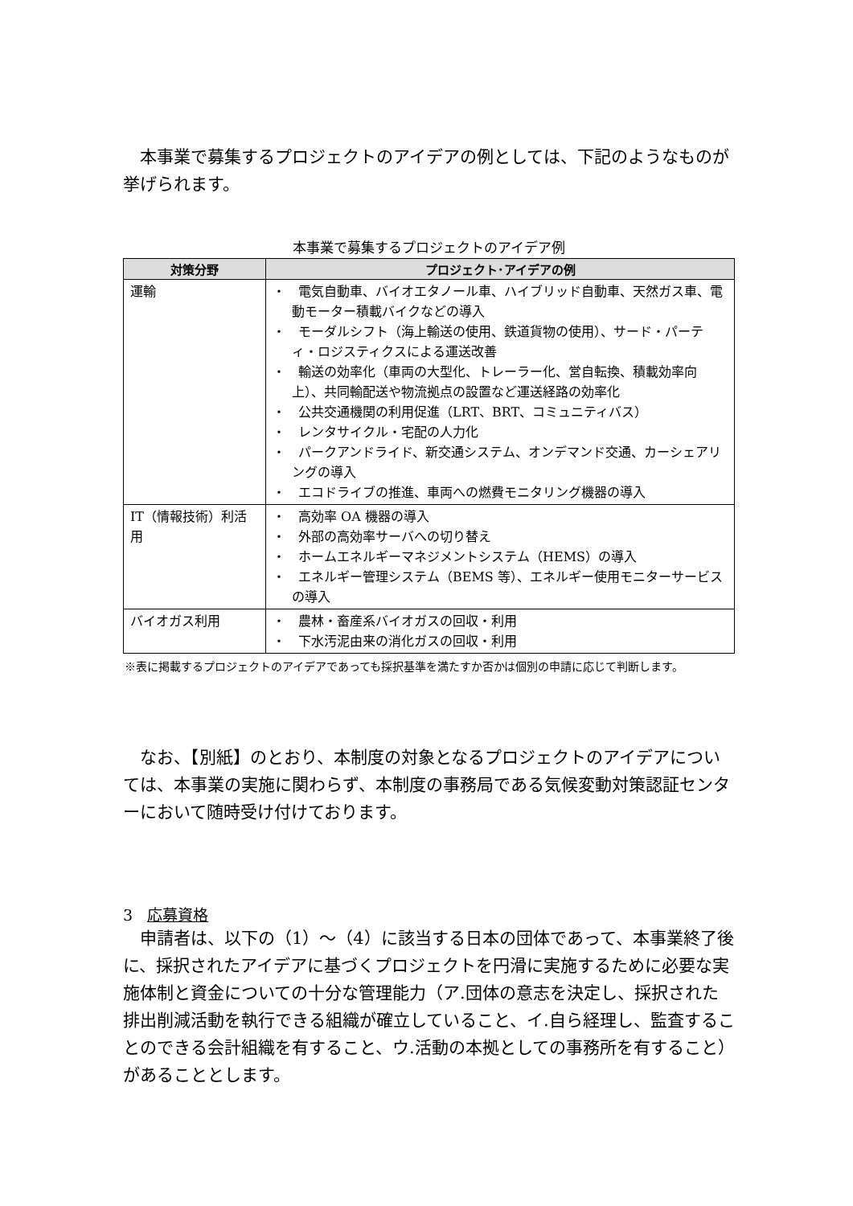本事業で募集するプロジェクトのアイデアの例としては、下記のようなものが挙げられます。
本事業で募集するプロジェクトのアイデア例
| 対策分野 | プロジェクト･アイデアの例 |
| --- | --- |
| 運輸 | ・ 電気自動車、バイオエタノール車、ハイブリッド自動車、天然ガス車、電動モーター積載バイクなどの導入 ・ モーダルシフト（海上輸送の使用、鉄道貨物の使用）、サード・パーティ・ロジスティクスによる運送改善 ・ 輸送の効率化（車両の大型化、トレーラー化、営自転換、積載効率向上）、共同輸配送や物流拠点の設置など運送経路の効率化 ・ 公共交通機関の利用促進（LRT、BRT、コミュニティバス） ・ レンタサイクル・宅配の人力化 ・ パークアンドライド、新交通システム、オンデマンド交通、カーシェアリングの導入 ・ エコドライブの推進、車両への燃費モニタリング機器の導入 |
| IT（情報技術）利活用 | ・ 高効率 OA 機器の導入 ・ 外部の高効率サーバへの切り替え ・ ホームエネルギーマネジメントシステム（HEMS）の導入 ・ エネルギー管理システム（BEMS 等）、エネルギー使用モニターサービスの導入 |
| バイオガス利用 | ・ 農林・畜産系バイオガスの回収・利用 ・ 下水汚泥由来の消化ガスの回収・利用 |
※表に掲載するプロジェクトのアイデアであっても採択基準を満たすか否かは個別の申請に応じて判断します。
なお、【別紙】のとおり、本制度の対象となるプロジェクトのアイデアについては、本事業の実施に関わらず、本制度の事務局である気候変動対策認証センターにおいて随時受け付けております。
3 応募資格
申請者は、以下の（1）～（4）に該当する日本の団体であって、本事業終了後に、採択されたアイデアに基づくプロジェクトを円滑に実施するために必要な実施体制と資金についての十分な管理能力（ア.団体の意志を決定し、採択された排出削減活動を執行できる組織が確立していること、イ.自ら経理し、監査することのできる会計組織を有すること、ウ.活動の本拠としての事務所を有すること）があることとします。